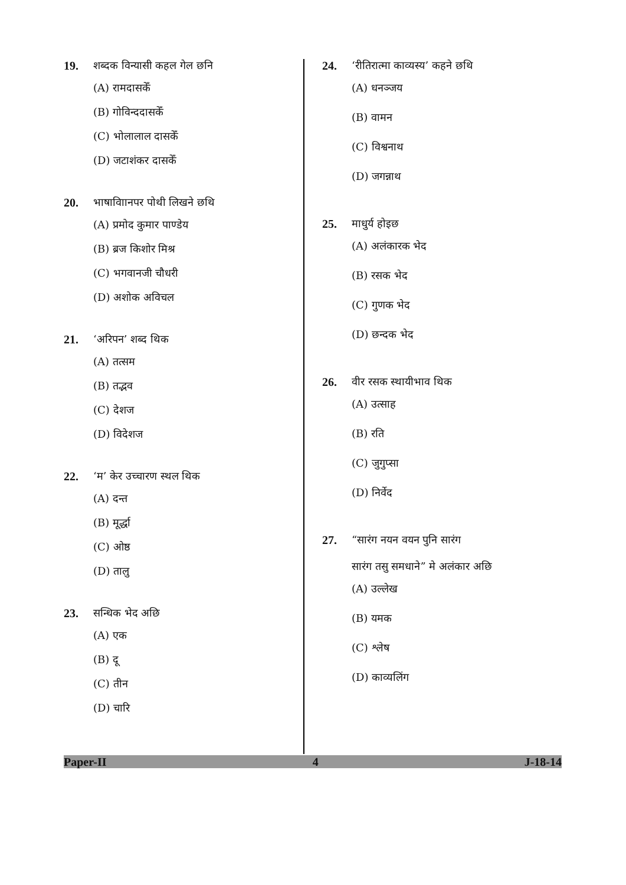19. शब्दक विन्यासी कहल गेल छनि
(A) रामदासकेँ
(B) गोविन्ददासकेँ
(C) भोलालाल दासकेँ
(D) जटाशंकर दासकेँ
20. भाषाविाानपर पोथी लिखने छथि
(A) प्रमोद कुमार पाण्डेय
(B) ब्रज किशोर मिश्र
(C) भगवानजी चौधरी
(D) अशोक अविचल
21. ‘अरिपन’ शब्द थिक
(A) तत्सम
(B) तद्भव
(C) देशज
(D) विदेशज
22. ‘म’ केर उच्चारण स्थल थिक
(A) दन्त
(B) मूर्द्धा
(C) ओष्ठ
(D) तालु
23. सन्धिक भेद अछि
(A) एक
(B) दू
(C) तीन
(D) चारि
24. ‘रीतिरात्मा काव्यस्य’ कहने छथि
(A) धनञ्जय
(B) वामन
(C) विश्वनाथ
(D) जगन्नाथ
25. माधुर्य होइछ
(A) अलंकारक भेद
(B) रसक भेद
(C) गुणक भेद
(D) छन्दक भेद
26. वीर रसक स्थायीभाव थिक
(A) उत्साह
(B) रति
(C) जुगुप्सा
(D) निर्वेद
27. “सारंग नयन वयन पुनि सारंग
सारंग तसु समधाने” मे अलंकार अछि
(A) उल्लेख
(B) यमक
(C) श्लेष
(D) काव्यलिंग
Paper-II 4 J-18-14